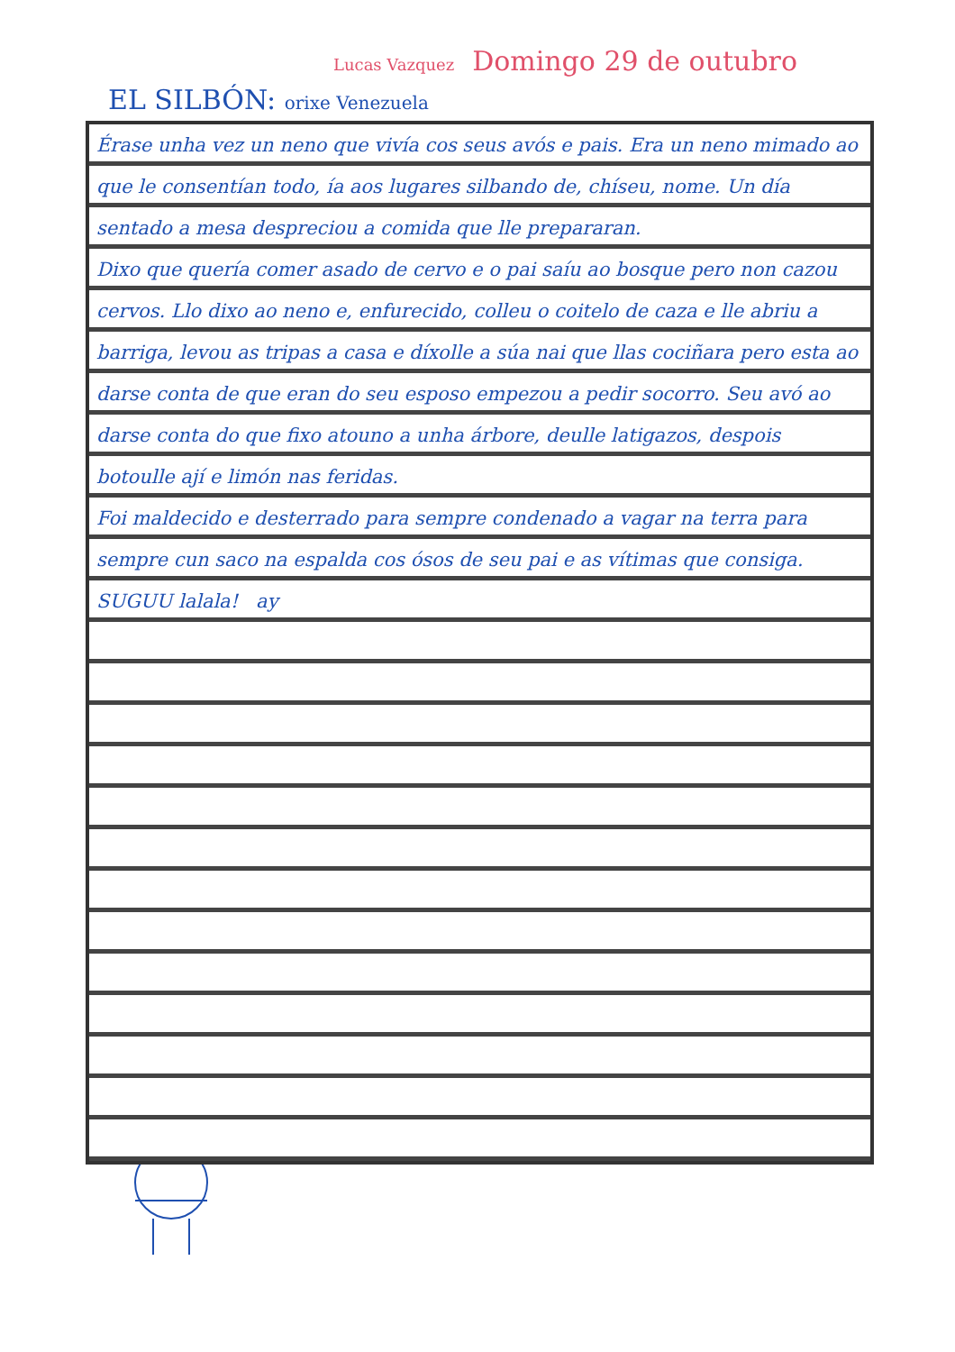Lucas Vazquez Domingo 29 de outubro
EL SILBÓN: orixe Venezuela
Érase unha vez un neno que vivía cos seus avós e pais. Era un neno mimado ao que le consentían todo, ía aos lugares silbando de, chíseu, nome. Un día sentado a mesa despreciou a comida que lle prepararan.
Dixo que quería comer asado de cervo e o pai saíu ao bosque pero non cazou cervos. Llo dixo ao neno e, enfurecido, colleu o coitelo de caza e lle abriu a barriga, levou as tripas a casa e díxolle a súa nai que llas cociñara pero esta ao darse conta de que eran do seu esposo empezou a pedir socorro. Seu avó ao darse conta do que fixo atouno a unha árbore, deulle latigazos, despois botoulle ají e limón nas feridas.
Foi maldecido e desterrado para sempre condenado a vagar na terra para sempre cun saco na espalda cos ósos de seu pai e as vítimas que consiga.
SUGUU lalala! ay